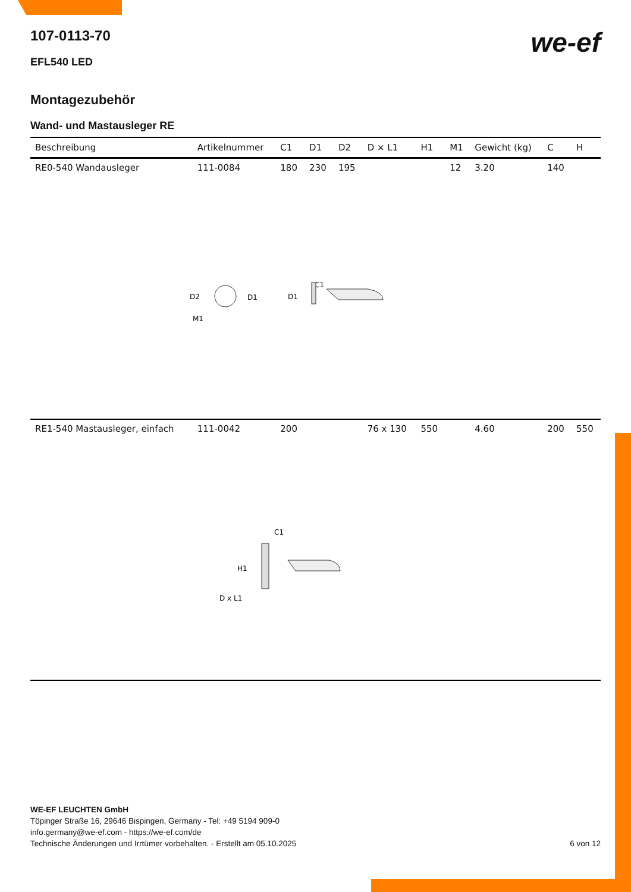we-ef
107-0113-70
EFL540 LED
Montagezubehör
Wand- und Mastausleger RE
| Beschreibung | Artikelnummer | C1 | D1 | D2 | D × L1 | H1 | M1 | Gewicht (kg) | C | H |
| --- | --- | --- | --- | --- | --- | --- | --- | --- | --- | --- |
| RE0-540 Wandausleger | 111-0084 | 180 | 230 | 195 | | | 12 | 3.20 | 140 | |
| C1 D2 D1 D1 M1 | | | | | | | | | | |
| RE1-540 Mastausleger, einfach | 111-0042 | 200 | | | 76 x 130 | 550 | | 4.60 | 200 | 550 |
| C1 H1 D x L1 | | | | | | | | | | |
WE-EF LEUCHTEN GmbH
Töpinger Straße 16, 29646 Bispingen, Germany - Tel: +49 5194 909-0
info.germany@we-ef.com - https://we-ef.com/de
Technische Änderungen und Irrtümer vorbehalten. - Erstellt am 05.10.2025 6 von 12